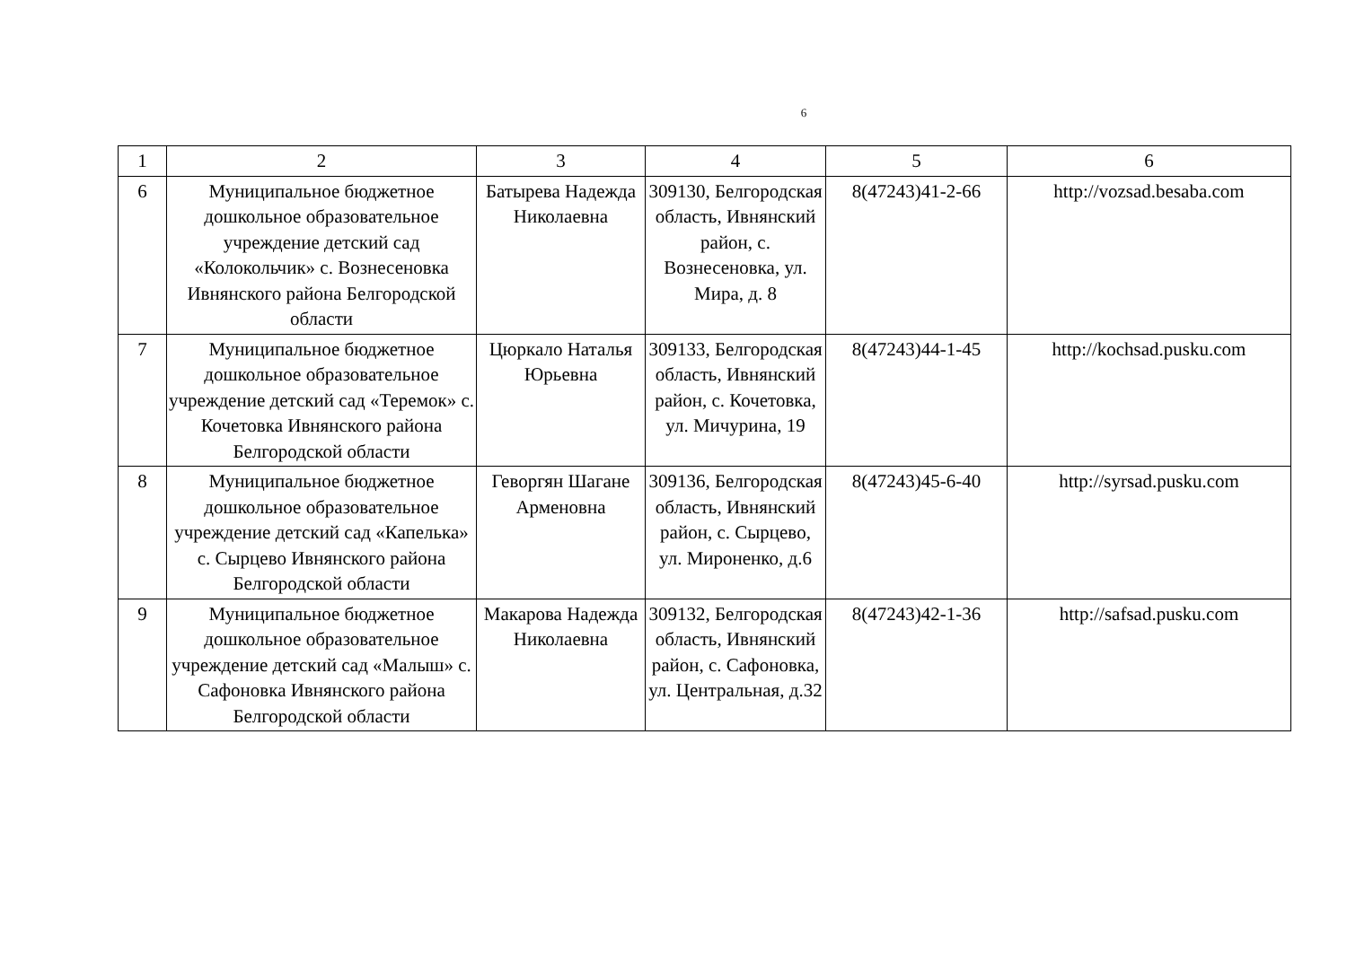6
| 1 | 2 | 3 | 4 | 5 | 6 |
| 6 | Муниципальное бюджетное дошкольное образовательное учреждение детский сад «Колокольчик» с. Вознесеновка Ивнянского района Белгородской области | Батырева Надежда Николаевна | 309130, Белгородская область, Ивнянский район, с. Вознесеновка, ул. Мира, д. 8 | 8(47243)41-2-66 | http://vozsad.besaba.com |
| 7 | Муниципальное бюджетное дошкольное образовательное учреждение детский сад «Теремок» с. Кочетовка Ивнянского района Белгородской области | Цюркало Наталья Юрьевна | 309133, Белгородская область, Ивнянский район, с. Кочетовка, ул. Мичурина, 19 | 8(47243)44-1-45 | http://kochsad.pusku.com |
| 8 | Муниципальное бюджетное дошкольное образовательное учреждение детский сад «Капелька» с. Сырцево Ивнянского района Белгородской области | Геворгян Шагане Арменовна | 309136, Белгородская область, Ивнянский район, с. Сырцево, ул. Мироненко, д.6 | 8(47243)45-6-40 | http://syrsad.pusku.com |
| 9 | Муниципальное бюджетное дошкольное образовательное учреждение детский сад «Малыш» с. Сафоновка Ивнянского района Белгородской области | Макарова Надежда Николаевна | 309132, Белгородская область, Ивнянский район, с. Сафоновка, ул. Центральная, д.32 | 8(47243)42-1-36 | http://safsad.pusku.com |